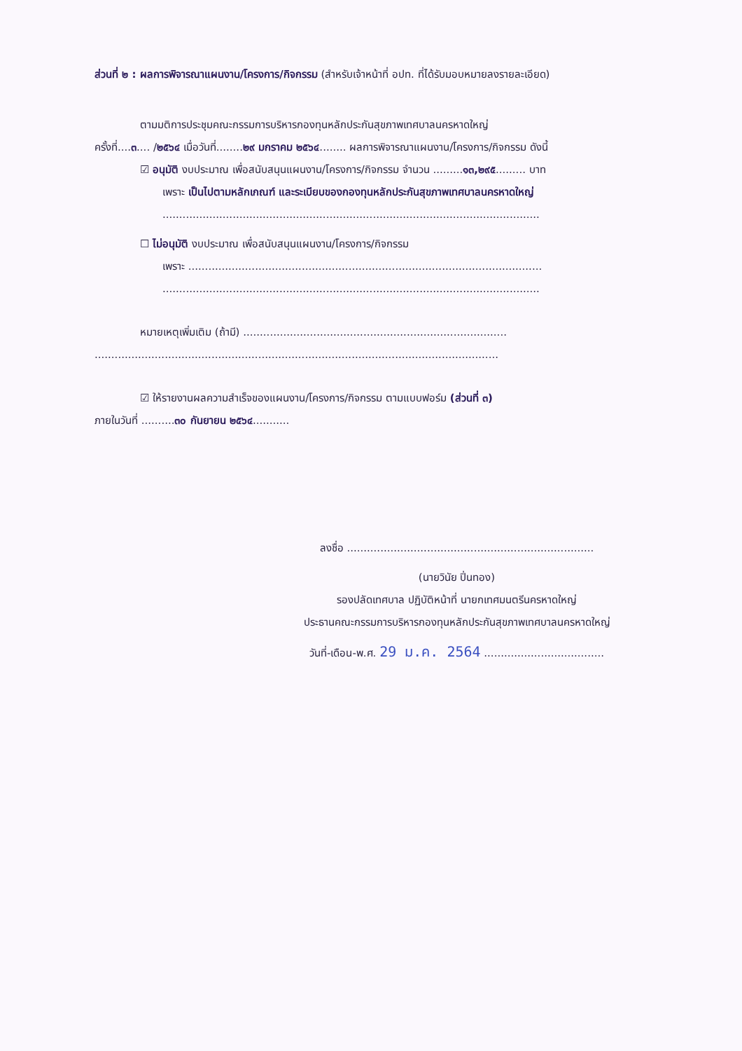ส่วนที่ ๒ : ผลการพิจารณาแผนงาน/โครงการ/กิจกรรม (สำหรับเจ้าหน้าที่ อปท. ที่ได้รับมอบหมายลงรายละเอียด)
ตามมติการประชุมคณะกรรมการบริหารกองทุนหลักประกันสุขภาพเทศบาลนครหาดใหญ่
ครั้งที่....๓.... /๒๕๖๔ เมื่อวันที่........๒๙ มกราคม ๒๕๖๔........ ผลการพิจารณาแผนงาน/โครงการ/กิจกรรม ดังนี้
☑ อนุมัติ งบประมาณ เพื่อสนับสนุนแผนงาน/โครงการ/กิจกรรม จำนวน .........๑๓,๒๙๕......... บาท
เพราะ เป็นไปตามหลักเกณฑ์ และระเบียบของกองทุนหลักประกันสุขภาพเทศบาลนครหาดใหญ่
.................................................................................................................
☐ ไม่อนุมัติ งบประมาณ เพื่อสนับสนุนแผนงาน/โครงการ/กิจกรรม
เพราะ ..........................................................................................................
.................................................................................................................
หมายเหตุเพิ่มเติม (ถ้ามี) ...............................................................................
.........................................................................................................................
☑ ให้รายงานผลความสำเร็จของแผนงาน/โครงการ/กิจกรรม ตามแบบฟอร์ม (ส่วนที่ ๓)
ภายในวันที่ ..........๓๐ กันยายน ๒๕๖๔...........
ลงชื่อ ..........................................................................
(นายวินัย ปิ่นทอง)
รองปลัดเทศบาล ปฏิบัติหน้าที่ นายกเทศมนตรีนครหาดใหญ่
ประธานคณะกรรมการบริหารกองทุนหลักประกันสุขภาพเทศบาลนครหาดใหญ่
วันที่-เดือน-พ.ศ. 29 ม.ค. 2564 ....................................